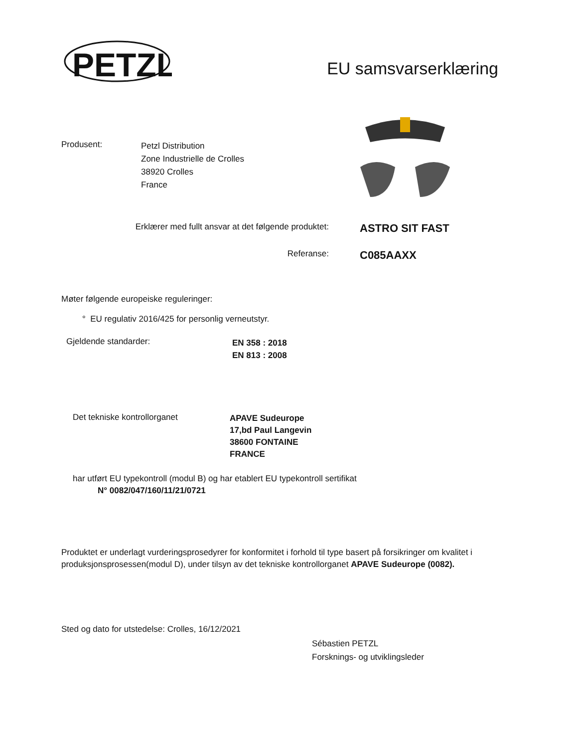PETZL
EU samsvarserklæring
Produsent:
Petzl Distribution
Zone Industrielle de Crolles
38920 Crolles
France
Erklærer med fullt ansvar at det følgende produktet:
ASTRO SIT FAST
Referanse:
C085AAXX
Møter følgende europeiske reguleringer:
° EU regulativ 2016/425 for personlig verneutstyr.
Gjeldende standarder:
EN 358 : 2018
EN 813 : 2008
Det tekniske kontrollorganet
APAVE Sudeurope
17,bd Paul Langevin
38600 FONTAINE
FRANCE
har utført EU typekontroll (modul B) og har etablert EU typekontroll sertifikat
N° 0082/047/160/11/21/0721
Produktet er underlagt vurderingsprosedyrer for konformitet i forhold til type basert på forsikringer om kvalitet i produksjonsprosessen(modul D), under tilsyn av det tekniske kontrollorganet APAVE Sudeurope (0082).
Sted og dato for utstedelse: Crolles, 16/12/2021
Sébastien PETZL
Forsknings- og utviklingsleder